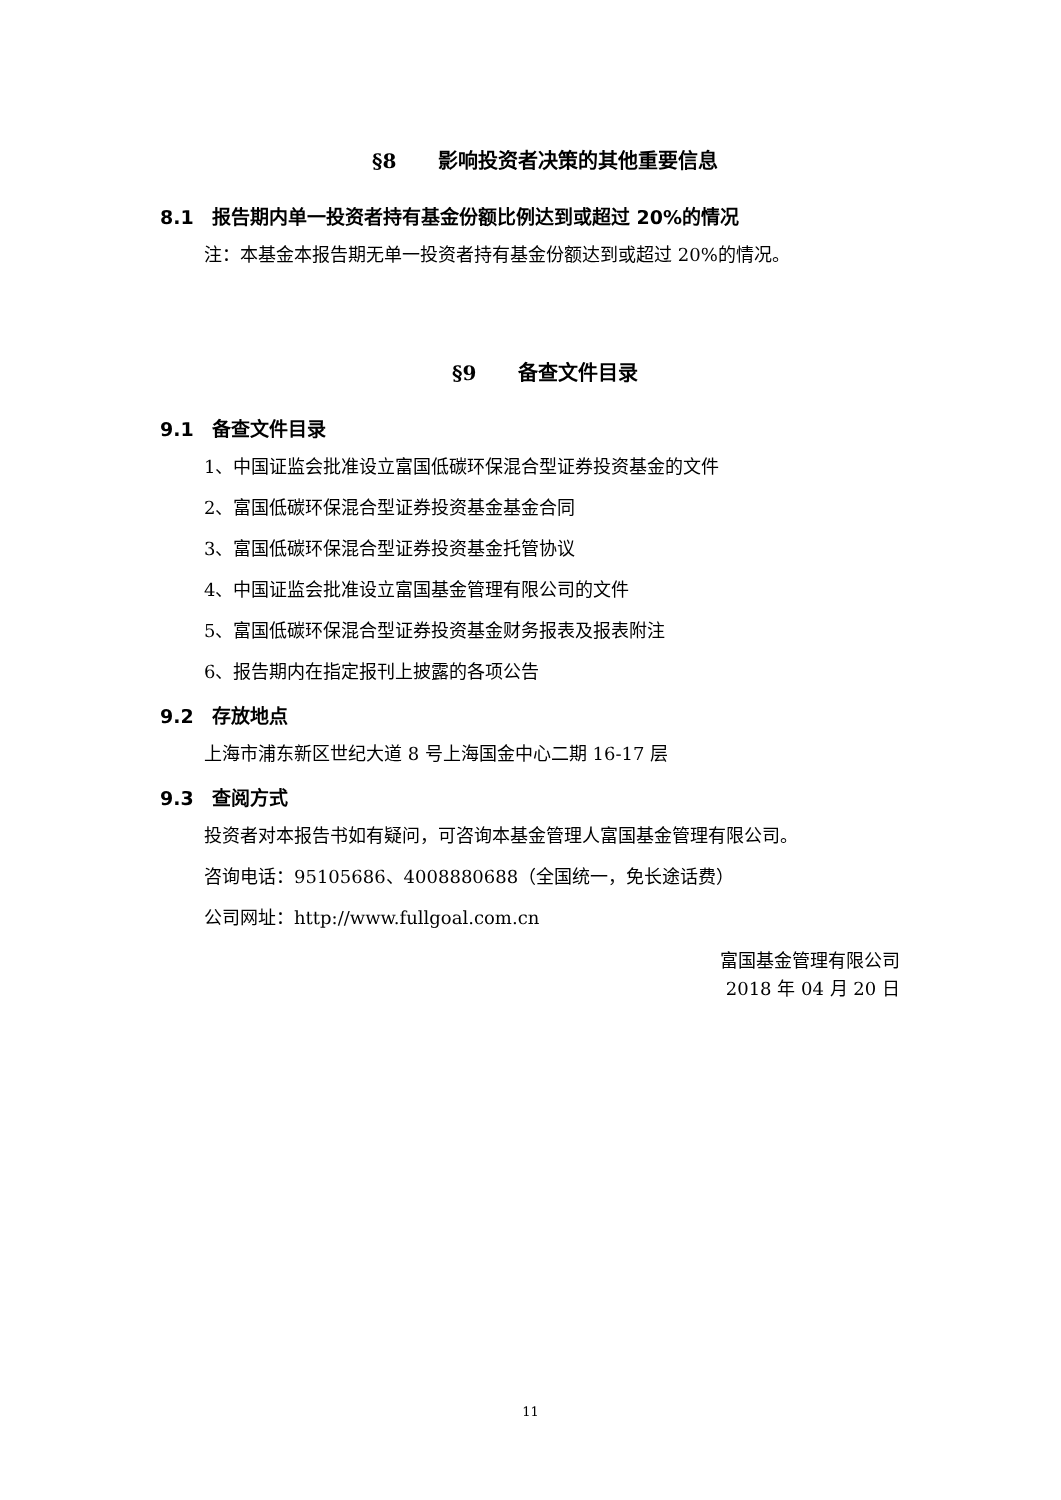§8 影响投资者决策的其他重要信息
8.1 报告期内单一投资者持有基金份额比例达到或超过 20%的情况
注：本基金本报告期无单一投资者持有基金份额达到或超过 20%的情况。
§9 备查文件目录
9.1 备查文件目录
1、中国证监会批准设立富国低碳环保混合型证券投资基金的文件
2、富国低碳环保混合型证券投资基金基金合同
3、富国低碳环保混合型证券投资基金托管协议
4、中国证监会批准设立富国基金管理有限公司的文件
5、富国低碳环保混合型证券投资基金财务报表及报表附注
6、报告期内在指定报刊上披露的各项公告
9.2 存放地点
上海市浦东新区世纪大道 8 号上海国金中心二期 16-17 层
9.3 查阅方式
投资者对本报告书如有疑问，可咨询本基金管理人富国基金管理有限公司。
咨询电话：95105686、4008880688（全国统一，免长途话费）
公司网址：http://www.fullgoal.com.cn
富国基金管理有限公司
2018 年 04 月 20 日
11